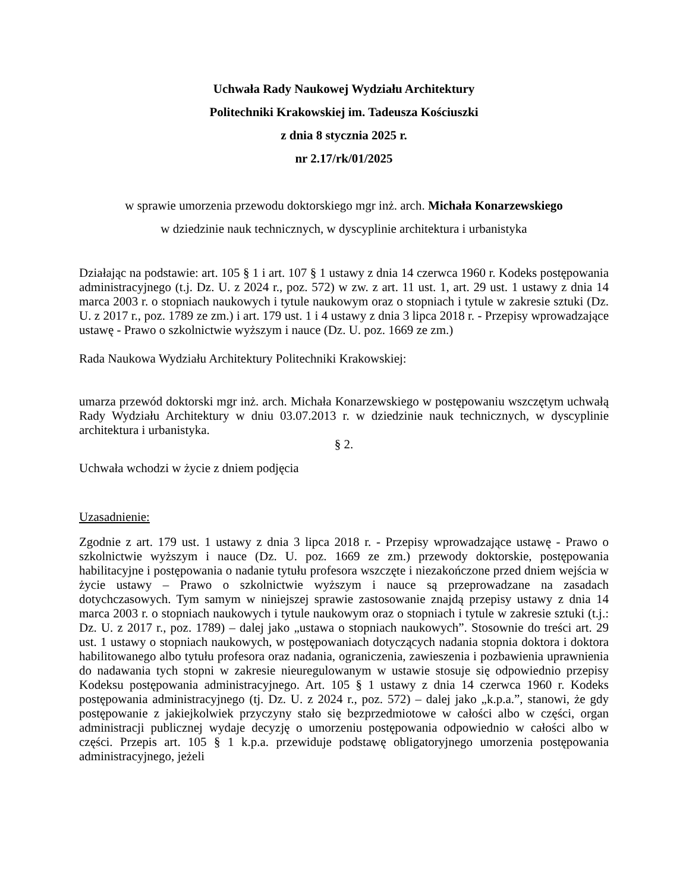Uchwała Rady Naukowej Wydziału Architektury
Politechniki Krakowskiej im. Tadeusza Kościuszki
z dnia 8 stycznia 2025 r.
nr 2.17/rk/01/2025
w sprawie umorzenia przewodu doktorskiego mgr inż. arch. Michała Konarzewskiego
w dziedzinie nauk technicznych, w dyscyplinie architektura i urbanistyka
Działając na podstawie: art. 105 § 1 i art. 107 § 1 ustawy z dnia 14 czerwca 1960 r. Kodeks postępowania administracyjnego (t.j. Dz. U. z 2024 r., poz. 572) w zw. z art. 11 ust. 1, art. 29 ust. 1 ustawy z dnia 14 marca 2003 r. o stopniach naukowych i tytule naukowym oraz o stopniach i tytule w zakresie sztuki (Dz. U. z 2017 r., poz. 1789 ze zm.) i art. 179 ust. 1 i 4 ustawy z dnia 3 lipca 2018 r. - Przepisy wprowadzające ustawę - Prawo o szkolnictwie wyższym i nauce (Dz. U. poz. 1669 ze zm.)
Rada Naukowa Wydziału Architektury Politechniki Krakowskiej:
umarza przewód doktorski mgr inż. arch. Michała Konarzewskiego w postępowaniu wszczętym uchwałą Rady Wydziału Architektury w dniu 03.07.2013 r. w dziedzinie nauk technicznych, w dyscyplinie architektura i urbanistyka.
§ 2.
Uchwała wchodzi w życie z dniem podjęcia
Uzasadnienie:
Zgodnie z art. 179 ust. 1 ustawy z dnia 3 lipca 2018 r. - Przepisy wprowadzające ustawę - Prawo o szkolnictwie wyższym i nauce (Dz. U. poz. 1669 ze zm.) przewody doktorskie, postępowania habilitacyjne i postępowania o nadanie tytułu profesora wszczęte i niezakończone przed dniem wejścia w życie ustawy – Prawo o szkolnictwie wyższym i nauce są przeprowadzane na zasadach dotychczasowych. Tym samym w niniejszej sprawie zastosowanie znajdą przepisy ustawy z dnia 14 marca 2003 r. o stopniach naukowych i tytule naukowym oraz o stopniach i tytule w zakresie sztuki (t.j.: Dz. U. z 2017 r., poz. 1789) – dalej jako „ustawa o stopniach naukowych”. Stosownie do treści art. 29 ust. 1 ustawy o stopniach naukowych, w postępowaniach dotyczących nadania stopnia doktora i doktora habilitowanego albo tytułu profesora oraz nadania, ograniczenia, zawieszenia i pozbawienia uprawnienia do nadawania tych stopni w zakresie nieuregulowanym w ustawie stosuje się odpowiednio przepisy Kodeksu postępowania administracyjnego. Art. 105 § 1 ustawy z dnia 14 czerwca 1960 r. Kodeks postępowania administracyjnego (tj. Dz. U. z 2024 r., poz. 572) – dalej jako „k.p.a.”, stanowi, że gdy postępowanie z jakiejkolwiek przyczyny stało się bezprzedmiotowe w całości albo w części, organ administracji publicznej wydaje decyzję o umorzeniu postępowania odpowiednio w całości albo w części. Przepis art. 105 § 1 k.p.a. przewiduje podstawę obligatoryjnego umorzenia postępowania administracyjnego, jeżeli